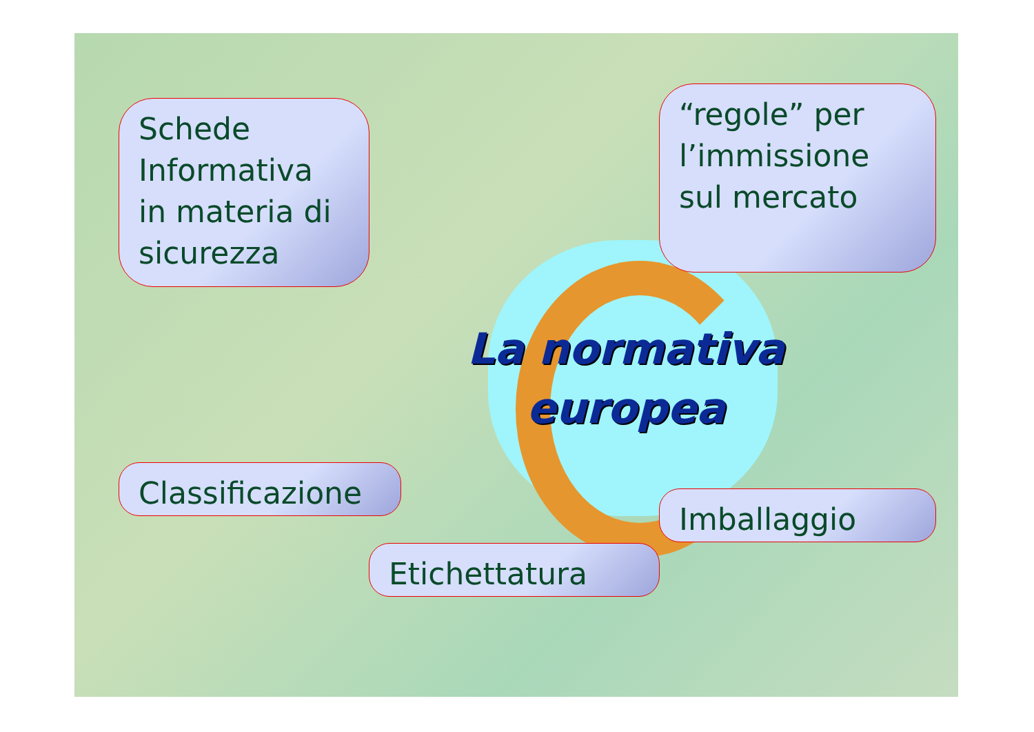Schede Informativa in materia di sicurezza
“regole” per l’immissione sul mercato
La normativa europea
Classificazione
Imballaggio
Etichettatura